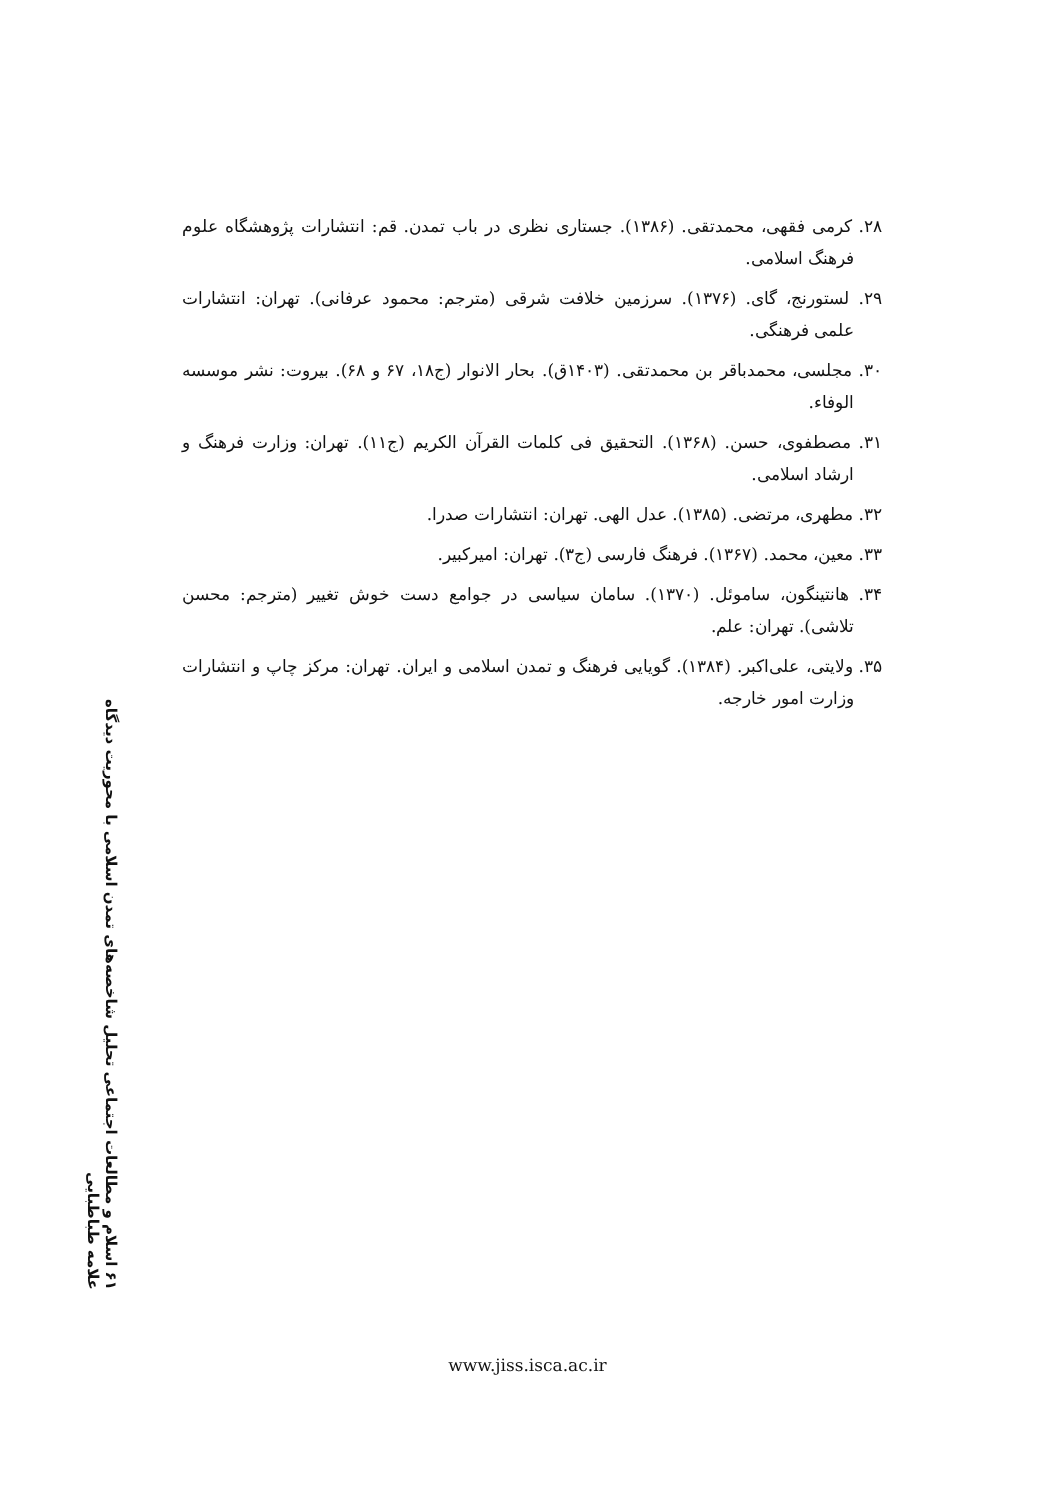۲۸. کرمی فقهی، محمدتقی. (۱۳۸۶). جستاری نظری در باب تمدن. قم: انتشارات پژوهشگاه علوم فرهنگ اسلامی.
۲۹. لستورنج، گای. (۱۳۷۶). سرزمین خلافت شرقی (مترجم: محمود عرفانی). تهران: انتشارات علمی فرهنگی.
۳۰. مجلسی، محمدباقر بن محمدتقی. (۱۴۰۳ق). بحار الانوار (ج۱۸، ۶۷ و ۶۸). بیروت: نشر موسسه الوفاء.
۳۱. مصطفوی، حسن. (۱۳۶۸). التحقیق فی کلمات القرآن الکریم (ج۱۱). تهران: وزارت فرهنگ و ارشاد اسلامی.
۳۲. مطهری، مرتضی. (۱۳۸۵). عدل الهی. تهران: انتشارات صدرا.
۳۳. معین، محمد. (۱۳۶۷). فرهنگ فارسی (ج۳). تهران: امیرکبیر.
۳۴. هانتینگون، ساموئل. (۱۳۷۰). سامان سیاسی در جوامع دست خوش تغییر (مترجم: محسن تلاشی). تهران: علم.
۳۵. ولایتی، علی‌اکبر. (۱۳۸۴). گویایی فرهنگ و تمدن اسلامی و ایران. تهران: مرکز چاپ و انتشارات وزارت امور خارجه.
۶۱ اسلام و مطالعات اجتماعی تحلیل شاخصه‌های تمدن اسلامی با محوریت دیدگاه علامه طباطبایی
www.jiss.isca.ac.ir